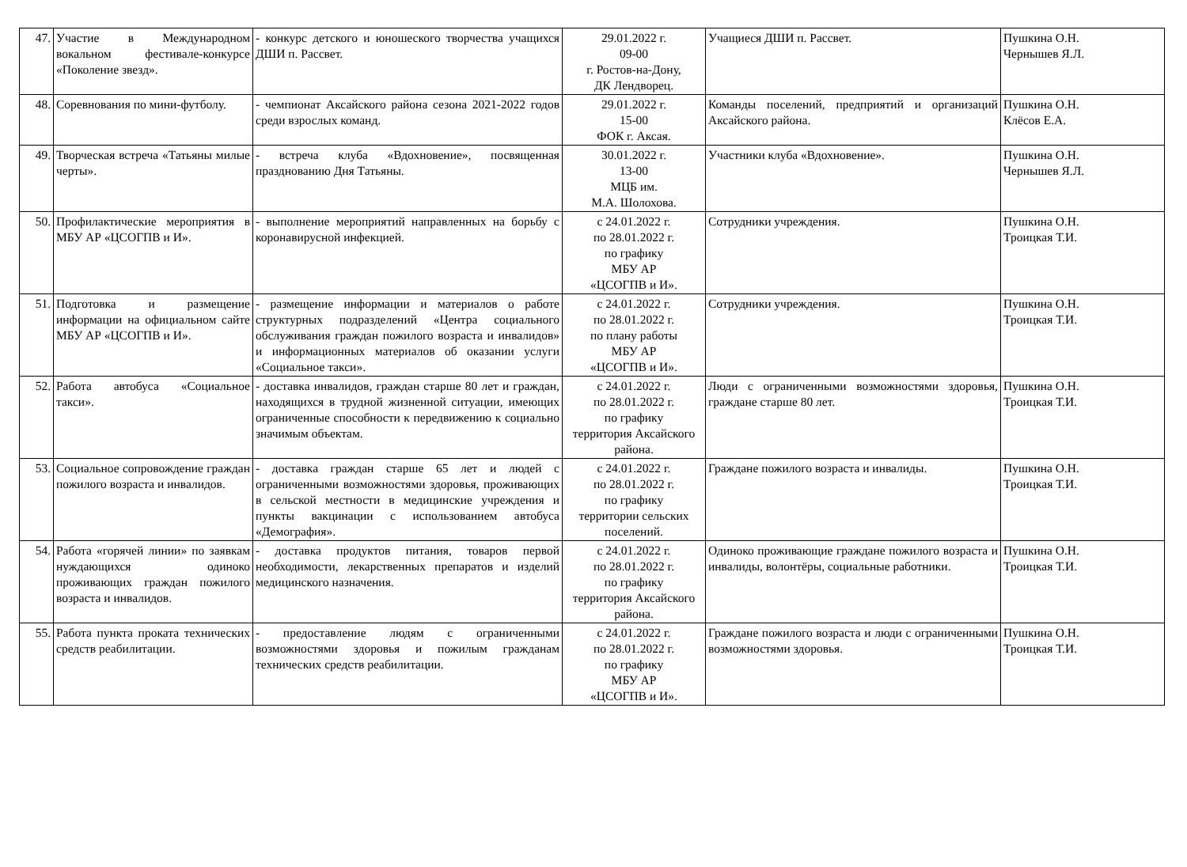| 47. | Участие в Международном вокальном фестивале-конкурсе «Поколение звезд». | - конкурс детского и юношеского творчества учащихся ДШИ п. Рассвет. | 29.01.2022 г. 09-00 г. Ростов-на-Дону, ДК Лендворец. | Учащиеся ДШИ п. Рассвет. | Пушкина О.Н. Чернышев Я.Л. |
| 48. | Соревнования по мини-футболу. | - чемпионат Аксайского района сезона 2021-2022 годов среди взрослых команд. | 29.01.2022 г. 15-00 ФОК г. Аксая. | Команды поселений, предприятий и организаций Аксайского района. | Пушкина О.Н. Клёсов Е.А. |
| 49. | Творческая встреча «Татьяны милые черты». | - встреча клуба «Вдохновение», посвященная празднованию Дня Татьяны. | 30.01.2022 г. 13-00 МЦБ им. М.А. Шолохова. | Участники клуба «Вдохновение». | Пушкина О.Н. Чернышев Я.Л. |
| 50. | Профилактические мероприятия в МБУ АР «ЦСОГПВ и И». | - выполнение мероприятий направленных на борьбу с коронавирусной инфекцией. | с 24.01.2022 г. по 28.01.2022 г. по графику МБУ АР «ЦСОГПВ и И». | Сотрудники учреждения. | Пушкина О.Н. Троицкая Т.И. |
| 51. | Подготовка и размещение информации на официальном сайте МБУ АР «ЦСОГПВ и И». | - размещение информации и материалов о работе структурных подразделений «Центра социального обслуживания граждан пожилого возраста и инвалидов» и информационных материалов об оказании услуги «Социальное такси». | с 24.01.2022 г. по 28.01.2022 г. по плану работы МБУ АР «ЦСОГПВ и И». | Сотрудники учреждения. | Пушкина О.Н. Троицкая Т.И. |
| 52. | Работа автобуса «Социальное такси». | - доставка инвалидов, граждан старше 80 лет и граждан, находящихся в трудной жизненной ситуации, имеющих ограниченные способности к передвижению к социально значимым объектам. | с 24.01.2022 г. по 28.01.2022 г. по графику территория Аксайского района. | Люди с ограниченными возможностями здоровья, граждане старше 80 лет. | Пушкина О.Н. Троицкая Т.И. |
| 53. | Социальное сопровождение граждан пожилого возраста и инвалидов. | - доставка граждан старше 65 лет и людей с ограниченными возможностями здоровья, проживающих в сельской местности в медицинские учреждения и пункты вакцинации с использованием автобуса «Демография». | с 24.01.2022 г. по 28.01.2022 г. по графику территории сельских поселений. | Граждане пожилого возраста и инвалиды. | Пушкина О.Н. Троицкая Т.И. |
| 54. | Работа «горячей линии» по заявкам нуждающихся одиноко проживающих граждан пожилого возраста и инвалидов. | - доставка продуктов питания, товаров первой необходимости, лекарственных препаратов и изделий медицинского назначения. | с 24.01.2022 г. по 28.01.2022 г. по графику территория Аксайского района. | Одиноко проживающие граждане пожилого возраста и инвалиды, волонтёры, социальные работники. | Пушкина О.Н. Троицкая Т.И. |
| 55. | Работа пункта проката технических средств реабилитации. | - предоставление людям с ограниченными возможностями здоровья и пожилым гражданам технических средств реабилитации. | с 24.01.2022 г. по 28.01.2022 г. по графику МБУ АР «ЦСОГПВ и И». | Граждане пожилого возраста и люди с ограниченными возможностями здоровья. | Пушкина О.Н. Троицкая Т.И. |